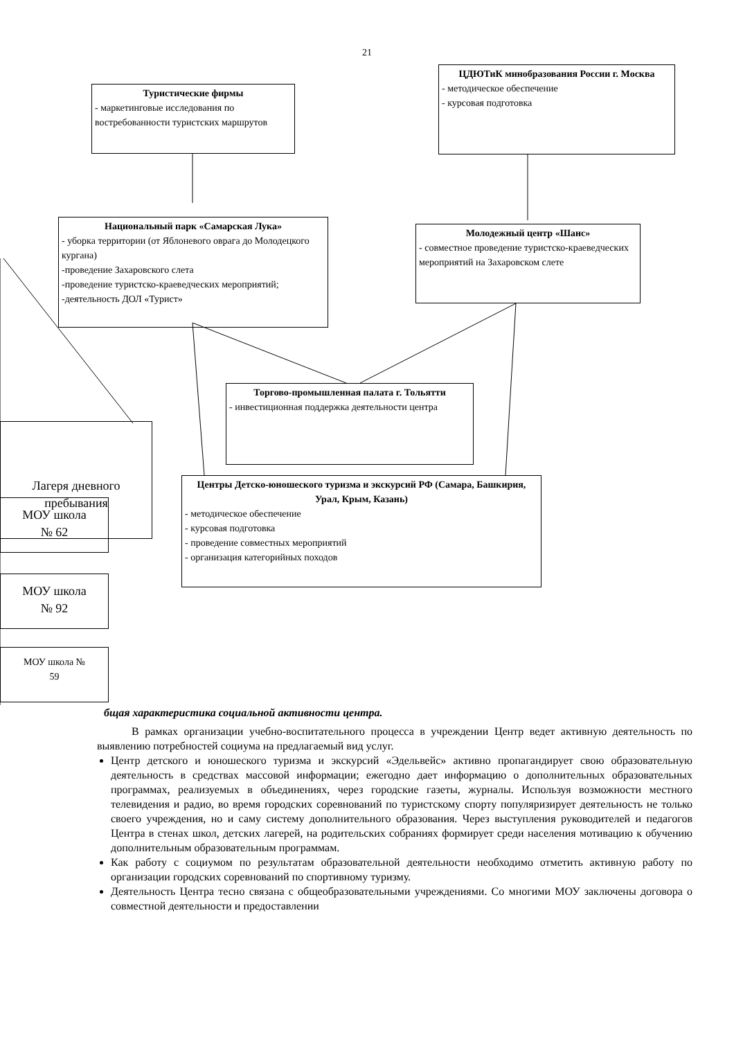21
Туристические фирмы
- маркетинговые исследования по востребованности туристских маршрутов
ЦДЮТиК минобразования России г. Москва
- методическое обеспечение
- курсовая подготовка
Национальный парк «Самарская Лука»
- уборка территории (от Яблоневого оврага до Молодецкого кургана)
-проведение Захаровского слета
-проведение туристско-краеведческих мероприятий;
-деятельность ДОЛ «Турист»
Молодежный центр «Шанс»
- совместное проведение туристско-краеведческих мероприятий на Захаровском слете
Лагеря дневного пребывания
Торгово-промышленная палата г. Тольятти
- инвестиционная поддержка деятельности центра
Центры Детско-юношеского туризма и экскурсий РФ (Самара, Башкирия, Урал, Крым, Казань)
- методическое обеспечение
- курсовая подготовка
- проведение совместных мероприятий
- организация категорийных походов
МОУ школа
№ 62
МОУ школа
№ 92
МОУ школа №
59
бщая характеристика социальной активности центра.
В рамках организации учебно-воспитательного процесса в учреждении Центр ведет активную деятельность по выявлению потребностей социума на предлагаемый вид услуг.
Центр детского и юношеского туризма и экскурсий «Эдельвейс» активно пропагандирует свою образовательную деятельность в средствах массовой информации; ежегодно дает информацию о дополнительных образовательных программах, реализуемых в объединениях, через городские газеты, журналы. Используя возможности местного телевидения и радио, во время городских соревнований по туристскому спорту популяризирует деятельность не только своего учреждения, но и саму систему дополнительного образования. Через выступления руководителей и педагогов Центра в стенах школ, детских лагерей, на родительских собраниях формирует среди населения мотивацию к обучению дополнительным образовательным программам.
Как работу с социумом по результатам образовательной деятельности необходимо отметить активную работу по организации городских соревнований по спортивному туризму.
Деятельность Центра тесно связана с общеобразовательными учреждениями. Со многими МОУ заключены договора о совместной деятельности и предоставлении